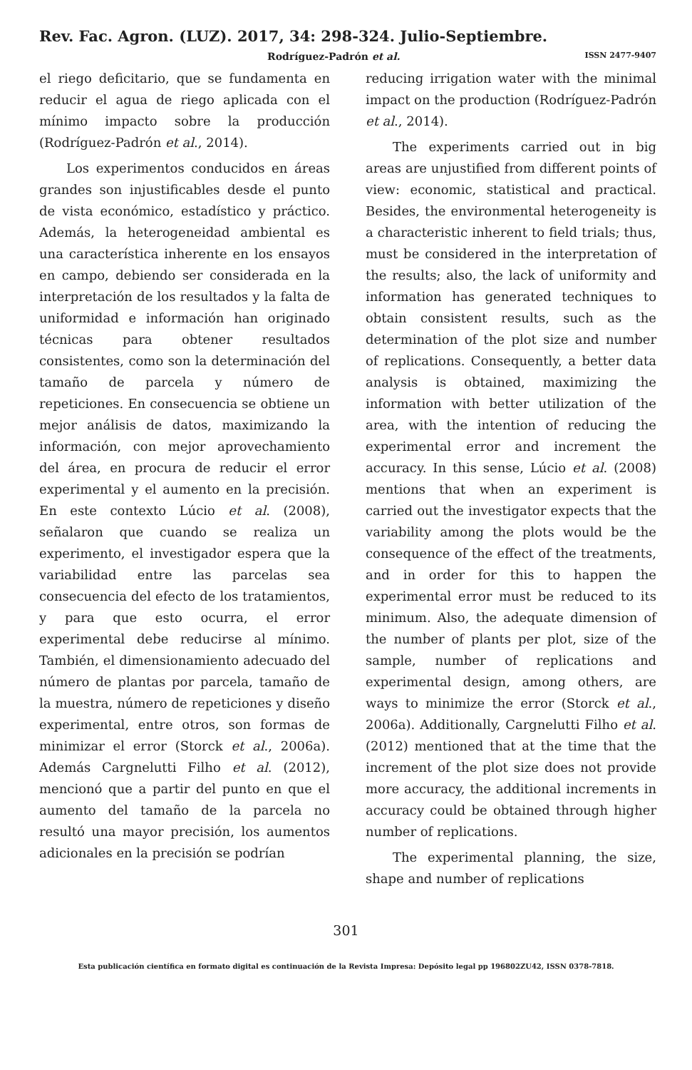Rev. Fac. Agron. (LUZ). 2017, 34: 298-324. Julio-Septiembre.
Rodríguez-Padrón et al. ISSN 2477-9407
el riego deficitario, que se fundamenta en reducir el agua de riego aplicada con el mínimo impacto sobre la producción (Rodríguez-Padrón et al., 2014).
Los experimentos conducidos en áreas grandes son injustificables desde el punto de vista económico, estadístico y práctico. Además, la heterogeneidad ambiental es una característica inherente en los ensayos en campo, debiendo ser considerada en la interpretación de los resultados y la falta de uniformidad e información han originado técnicas para obtener resultados consistentes, como son la determinación del tamaño de parcela y número de repeticiones. En consecuencia se obtiene un mejor análisis de datos, maximizando la información, con mejor aprovechamiento del área, en procura de reducir el error experimental y el aumento en la precisión. En este contexto Lúcio et al. (2008), señalaron que cuando se realiza un experimento, el investigador espera que la variabilidad entre las parcelas sea consecuencia del efecto de los tratamientos, y para que esto ocurra, el error experimental debe reducirse al mínimo. También, el dimensionamiento adecuado del número de plantas por parcela, tamaño de la muestra, número de repeticiones y diseño experimental, entre otros, son formas de minimizar el error (Storck et al., 2006a). Además Cargnelutti Filho et al. (2012), mencionó que a partir del punto en que el aumento del tamaño de la parcela no resultó una mayor precisión, los aumentos adicionales en la precisión se podrían
reducing irrigation water with the minimal impact on the production (Rodríguez-Padrón et al., 2014).
The experiments carried out in big areas are unjustified from different points of view: economic, statistical and practical. Besides, the environmental heterogeneity is a characteristic inherent to field trials; thus, must be considered in the interpretation of the results; also, the lack of uniformity and information has generated techniques to obtain consistent results, such as the determination of the plot size and number of replications. Consequently, a better data analysis is obtained, maximizing the information with better utilization of the area, with the intention of reducing the experimental error and increment the accuracy. In this sense, Lúcio et al. (2008) mentions that when an experiment is carried out the investigator expects that the variability among the plots would be the consequence of the effect of the treatments, and in order for this to happen the experimental error must be reduced to its minimum. Also, the adequate dimension of the number of plants per plot, size of the sample, number of replications and experimental design, among others, are ways to minimize the error (Storck et al., 2006a). Additionally, Cargnelutti Filho et al. (2012) mentioned that at the time that the increment of the plot size does not provide more accuracy, the additional increments in accuracy could be obtained through higher number of replications.
The experimental planning, the size, shape and number of replications
301
Esta publicación científica en formato digital es continuación de la Revista Impresa: Depósito legal pp 196802ZU42, ISSN 0378-7818.